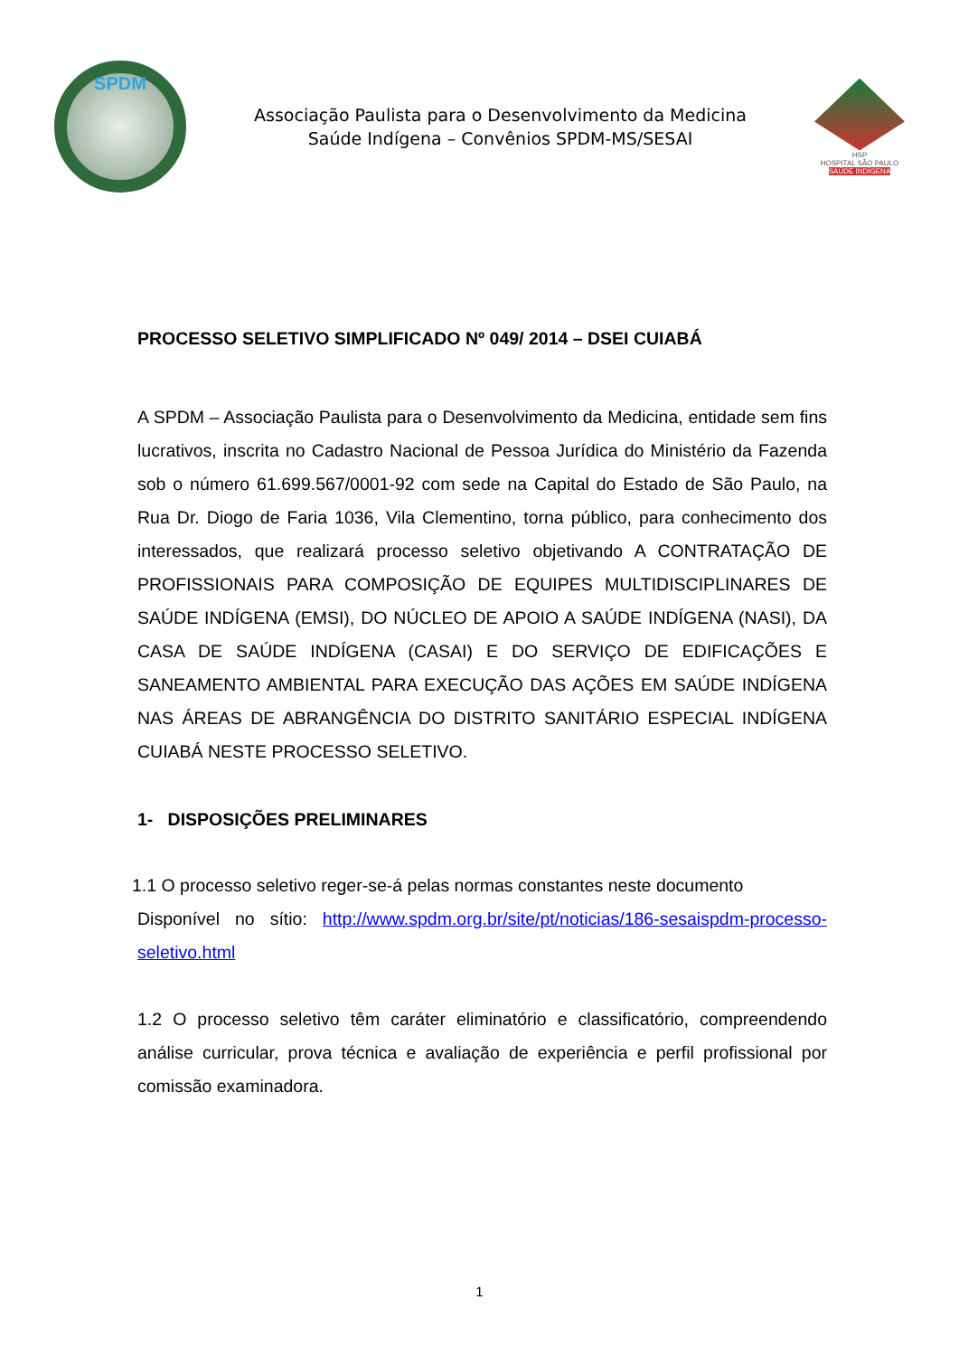SPDM
Associação Paulista para o Desenvolvimento da Medicina
Saúde Indígena – Convênios SPDM-MS/SESAI
HSP
HOSPITAL SÃO PAULO
SAÚDE INDÍGENA
PROCESSO SELETIVO SIMPLIFICADO Nº 049/ 2014 – DSEI CUIABÁ
A SPDM – Associação Paulista para o Desenvolvimento da Medicina, entidade sem fins lucrativos, inscrita no Cadastro Nacional de Pessoa Jurídica do Ministério da Fazenda sob o número 61.699.567/0001-92 com sede na Capital do Estado de São Paulo, na Rua Dr. Diogo de Faria 1036, Vila Clementino, torna público, para conhecimento dos interessados, que realizará processo seletivo objetivando A CONTRATAÇÃO DE PROFISSIONAIS PARA COMPOSIÇÃO DE EQUIPES MULTIDISCIPLINARES DE SAÚDE INDÍGENA (EMSI), DO NÚCLEO DE APOIO A SAÚDE INDÍGENA (NASI), DA CASA DE SAÚDE INDÍGENA (CASAI) E DO SERVIÇO DE EDIFICAÇÕES E SANEAMENTO AMBIENTAL PARA EXECUÇÃO DAS AÇÕES EM SAÚDE INDÍGENA NAS ÁREAS DE ABRANGÊNCIA DO DISTRITO SANITÁRIO ESPECIAL INDÍGENA CUIABÁ NESTE PROCESSO SELETIVO.
1- DISPOSIÇÕES PRELIMINARES
1.1 O processo seletivo reger-se-á pelas normas constantes neste documento
Disponível no sítio: http://www.spdm.org.br/site/pt/noticias/186-sesaispdm-processo-seletivo.html
1.2 O processo seletivo têm caráter eliminatório e classificatório, compreendendo análise curricular, prova técnica e avaliação de experiência e perfil profissional por comissão examinadora.
1